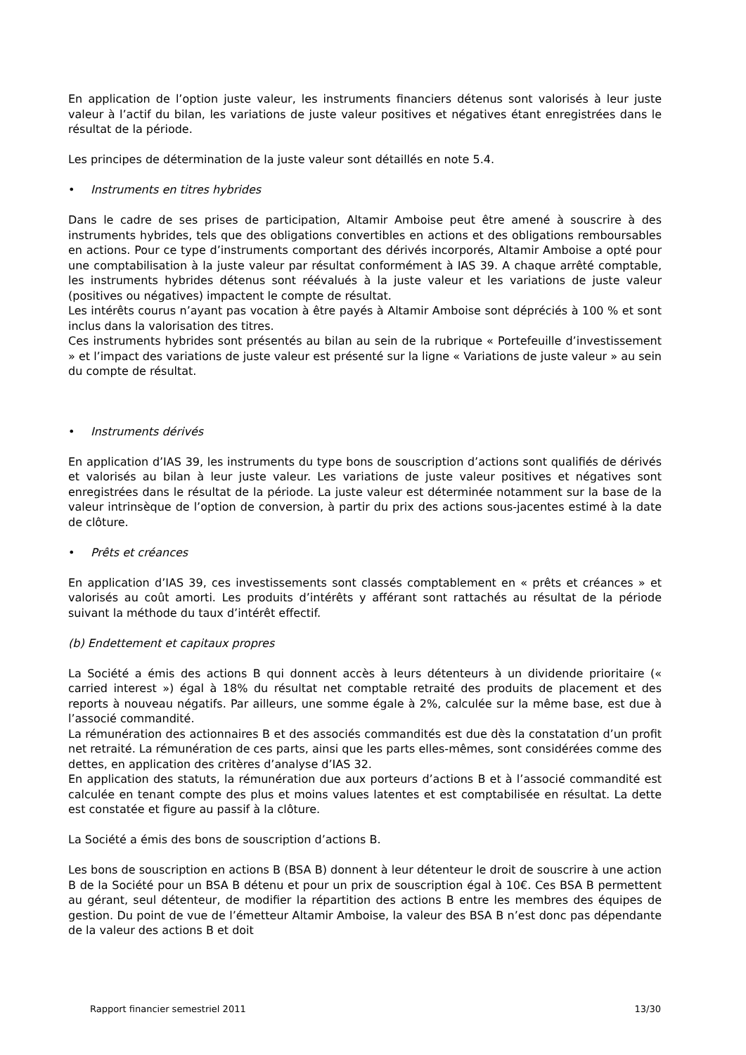En application de l’option juste valeur, les instruments financiers détenus sont valorisés à leur juste valeur à l’actif du bilan, les variations de juste valeur positives et négatives étant enregistrées dans le résultat de la période.
Les principes de détermination de la juste valeur sont détaillés en note 5.4.
• Instruments en titres hybrides
Dans le cadre de ses prises de participation, Altamir Amboise peut être amené à souscrire à des instruments hybrides, tels que des obligations convertibles en actions et des obligations remboursables en actions. Pour ce type d’instruments comportant des dérivés incorporés, Altamir Amboise a opté pour une comptabilisation à la juste valeur par résultat conformément à IAS 39. A chaque arrêté comptable, les instruments hybrides détenus sont réévalués à la juste valeur et les variations de juste valeur (positives ou négatives) impactent le compte de résultat.
Les intérêts courus n’ayant pas vocation à être payés à Altamir Amboise sont dépréciés à 100 % et sont inclus dans la valorisation des titres.
Ces instruments hybrides sont présentés au bilan au sein de la rubrique « Portefeuille d’investissement » et l’impact des variations de juste valeur est présenté sur la ligne « Variations de juste valeur » au sein du compte de résultat.
• Instruments dérivés
En application d’IAS 39, les instruments du type bons de souscription d’actions sont qualifiés de dérivés et valorisés au bilan à leur juste valeur. Les variations de juste valeur positives et négatives sont enregistrées dans le résultat de la période. La juste valeur est déterminée notamment sur la base de la valeur intrinsèque de l’option de conversion, à partir du prix des actions sous-jacentes estimé à la date de clôture.
• Prêts et créances
En application d’IAS 39, ces investissements sont classés comptablement en « prêts et créances » et valorisés au coût amorti. Les produits d’intérêts y afférant sont rattachés au résultat de la période suivant la méthode du taux d’intérêt effectif.
(b) Endettement et capitaux propres
La Société a émis des actions B qui donnent accès à leurs détenteurs à un dividende prioritaire (« carried interest ») égal à 18% du résultat net comptable retraité des produits de placement et des reports à nouveau négatifs. Par ailleurs, une somme égale à 2%, calculée sur la même base, est due à l’associé commandité.
La rémunération des actionnaires B et des associés commandités est due dès la constatation d’un profit net retraité. La rémunération de ces parts, ainsi que les parts elles-mêmes, sont considérées comme des dettes, en application des critères d’analyse d’IAS 32.
En application des statuts, la rémunération due aux porteurs d’actions B et à l’associé commandité est calculée en tenant compte des plus et moins values latentes et est comptabilisée en résultat. La dette est constatée et figure au passif à la clôture.
La Société a émis des bons de souscription d’actions B.
Les bons de souscription en actions B (BSA B) donnent à leur détenteur le droit de souscrire à une action B de la Société pour un BSA B détenu et pour un prix de souscription égal à 10€. Ces BSA B permettent au gérant, seul détenteur, de modifier la répartition des actions B entre les membres des équipes de gestion. Du point de vue de l’émetteur Altamir Amboise, la valeur des BSA B n’est donc pas dépendante de la valeur des actions B et doit
Rapport financier semestriel 2011 13/30